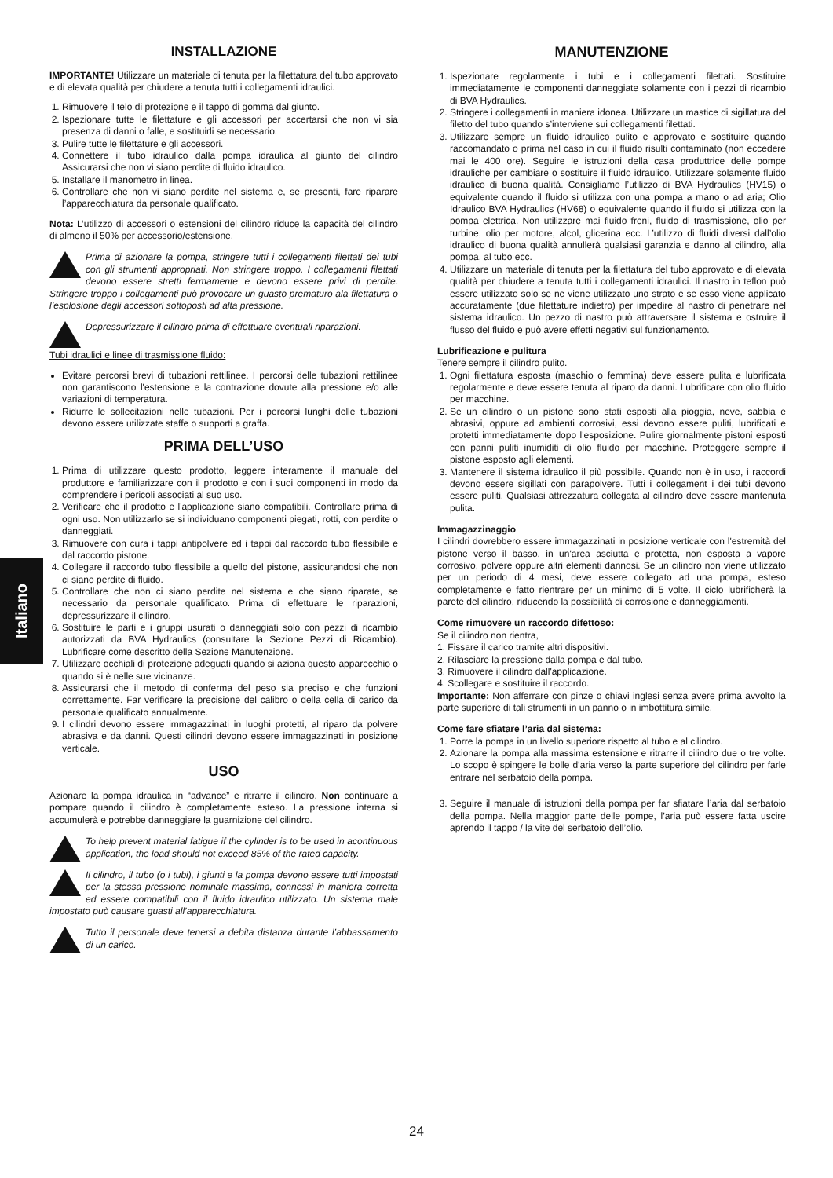Italiano
INSTALLAZIONE
IMPORTANTE! Utilizzare un materiale di tenuta per la filettatura del tubo approvato e di elevata qualità per chiudere a tenuta tutti i collegamenti idraulici.
1. Rimuovere il telo di protezione e il tappo di gomma dal giunto.
2. Ispezionare tutte le filettature e gli accessori per accertarsi che non vi sia presenza di danni o falle, e sostituirli se necessario.
3. Pulire tutte le filettature e gli accessori.
4. Connettere il tubo idraulico dalla pompa idraulica al giunto del cilindro Assicurarsi che non vi siano perdite di fluido idraulico.
5. Installare il manometro in linea.
6. Controllare che non vi siano perdite nel sistema e, se presenti, fare riparare l’apparecchiatura da personale qualificato.
Nota: L’utilizzo di accessori o estensioni del cilindro riduce la capacità del cilindro di almeno il 50% per accessorio/estensione.
Prima di azionare la pompa, stringere tutti i collegamenti filettati dei tubi con gli strumenti appropriati. Non stringere troppo. I collegamenti filettati devono essere stretti fermamente e devono essere privi di perdite. Stringere troppo i collegamenti può provocare un guasto prematuro ala filettatura o l’esplosione degli accessori sottoposti ad alta pressione.
Depressurizzare il cilindro prima di effettuare eventuali riparazioni.
Tubi idraulici e linee di trasmissione fluido:
Evitare percorsi brevi di tubazioni rettilinee. I percorsi delle tubazioni rettilinee non garantiscono l'estensione e la contrazione dovute alla pressione e/o alle variazioni di temperatura.
Ridurre le sollecitazioni nelle tubazioni. Per i percorsi lunghi delle tubazioni devono essere utilizzate staffe o supporti a graffa.
PRIMA DELL’USO
1. Prima di utilizzare questo prodotto, leggere interamente il manuale del produttore e familiarizzare con il prodotto e con i suoi componenti in modo da comprendere i pericoli associati al suo uso.
2. Verificare che il prodotto e l'applicazione siano compatibili. Controllare prima di ogni uso. Non utilizzarlo se si individuano componenti piegati, rotti, con perdite o danneggiati.
3. Rimuovere con cura i tappi antipolvere ed i tappi dal raccordo tubo flessibile e dal raccordo pistone.
4. Collegare il raccordo tubo flessibile a quello del pistone, assicurandosi che non ci siano perdite di fluido.
5. Controllare che non ci siano perdite nel sistema e che siano riparate, se necessario da personale qualificato. Prima di effettuare le riparazioni, depressurizzare il cilindro.
6. Sostituire le parti e i gruppi usurati o danneggiati solo con pezzi di ricambio autorizzati da BVA Hydraulics (consultare la Sezione Pezzi di Ricambio). Lubrificare come descritto della Sezione Manutenzione.
7. Utilizzare occhiali di protezione adeguati quando si aziona questo apparecchio o quando si è nelle sue vicinanze.
8. Assicurarsi che il metodo di conferma del peso sia preciso e che funzioni correttamente. Far verificare la precisione del calibro o della cella di carico da personale qualificato annualmente.
9. I cilindri devono essere immagazzinati in luoghi protetti, al riparo da polvere abrasiva e da danni. Questi cilindri devono essere immagazzinati in posizione verticale.
USO
Azionare la pompa idraulica in “advance” e ritrarre il cilindro. Non continuare a pompare quando il cilindro è completamente esteso. La pressione interna si accumulerà e potrebbe danneggiare la guarnizione del cilindro.
To help prevent material fatigue if the cylinder is to be used in acontinuous application, the load should not exceed 85% of the rated capacity.
Il cilindro, il tubo (o i tubi), i giunti e la pompa devono essere tutti impostati per la stessa pressione nominale massima, connessi in maniera corretta ed essere compatibili con il fluido idraulico utilizzato. Un sistema male impostato può causare guasti all’apparecchiatura.
Tutto il personale deve tenersi a debita distanza durante l’abbassamento di un carico.
MANUTENZIONE
1. Ispezionare regolarmente i tubi e i collegamenti filettati. Sostituire immediatamente le componenti danneggiate solamente con i pezzi di ricambio di BVA Hydraulics.
2. Stringere i collegamenti in maniera idonea. Utilizzare un mastice di sigillatura del filetto del tubo quando s’interviene sui collegamenti filettati.
3. Utilizzare sempre un fluido idraulico pulito e approvato e sostituire quando raccomandato o prima nel caso in cui il fluido risulti contaminato (non eccedere mai le 400 ore). Seguire le istruzioni della casa produttrice delle pompe idrauliche per cambiare o sostituire il fluido idraulico. Utilizzare solamente fluido idraulico di buona qualità. Consigliamo l’utilizzo di BVA Hydraulics (HV15) o equivalente quando il fluido si utilizza con una pompa a mano o ad aria; Olio Idraulico BVA Hydraulics (HV68) o equivalente quando il fluido si utilizza con la pompa elettrica. Non utilizzare mai fluido freni, fluido di trasmissione, olio per turbine, olio per motore, alcol, glicerina ecc. L’utilizzo di fluidi diversi dall’olio idraulico di buona qualità annullerà qualsiasi garanzia e danno al cilindro, alla pompa, al tubo ecc.
4. Utilizzare un materiale di tenuta per la filettatura del tubo approvato e di elevata qualità per chiudere a tenuta tutti i collegamenti idraulici. Il nastro in teflon può essere utilizzato solo se ne viene utilizzato uno strato e se esso viene applicato accuratamente (due filettature indietro) per impedire al nastro di penetrare nel sistema idraulico. Un pezzo di nastro può attraversare il sistema e ostruire il flusso del fluido e può avere effetti negativi sul funzionamento.
Lubrificazione e pulitura
Tenere sempre il cilindro pulito.
1. Ogni filettatura esposta (maschio o femmina) deve essere pulita e lubrificata regolarmente e deve essere tenuta al riparo da danni. Lubrificare con olio fluido per macchine.
2. Se un cilindro o un pistone sono stati esposti alla pioggia, neve, sabbia e abrasivi, oppure ad ambienti corrosivi, essi devono essere puliti, lubrificati e protetti immediatamente dopo l'esposizione. Pulire giornalmente pistoni esposti con panni puliti inumiditi di olio fluido per macchine. Proteggere sempre il pistone esposto agli elementi.
3. Mantenere il sistema idraulico il più possibile. Quando non è in uso, i raccordi devono essere sigillati con parapolvere. Tutti i collegament i dei tubi devono essere puliti. Qualsiasi attrezzatura collegata al cilindro deve essere mantenuta pulita.
Immagazzinaggio
I cilindri dovrebbero essere immagazzinati in posizione verticale con l'estremità del pistone verso il basso, in un'area asciutta e protetta, non esposta a vapore corrosivo, polvere oppure altri elementi dannosi. Se un cilindro non viene utilizzato per un periodo di 4 mesi, deve essere collegato ad una pompa, esteso completamente e fatto rientrare per un minimo di 5 volte. Il ciclo lubrificherà la parete del cilindro, riducendo la possibilità di corrosione e danneggiamenti.
Come rimuovere un raccordo difettoso:
Se il cilindro non rientra,
1. Fissare il carico tramite altri dispositivi.
2. Rilasciare la pressione dalla pompa e dal tubo.
3. Rimuovere il cilindro dall'applicazione.
4. Scollegare e sostituire il raccordo.
Importante: Non afferrare con pinze o chiavi inglesi senza avere prima avvolto la parte superiore di tali strumenti in un panno o in imbottitura simile.
Come fare sfiatare l’aria dal sistema:
1. Porre la pompa in un livello superiore rispetto al tubo e al cilindro.
2. Azionare la pompa alla massima estensione e ritrarre il cilindro due o tre volte. Lo scopo è spingere le bolle d’aria verso la parte superiore del cilindro per farle entrare nel serbatoio della pompa.
3. Seguire il manuale di istruzioni della pompa per far sfiatare l’aria dal serbatoio della pompa. Nella maggior parte delle pompe, l’aria può essere fatta uscire aprendo il tappo / la vite del serbatoio dell’olio.
24